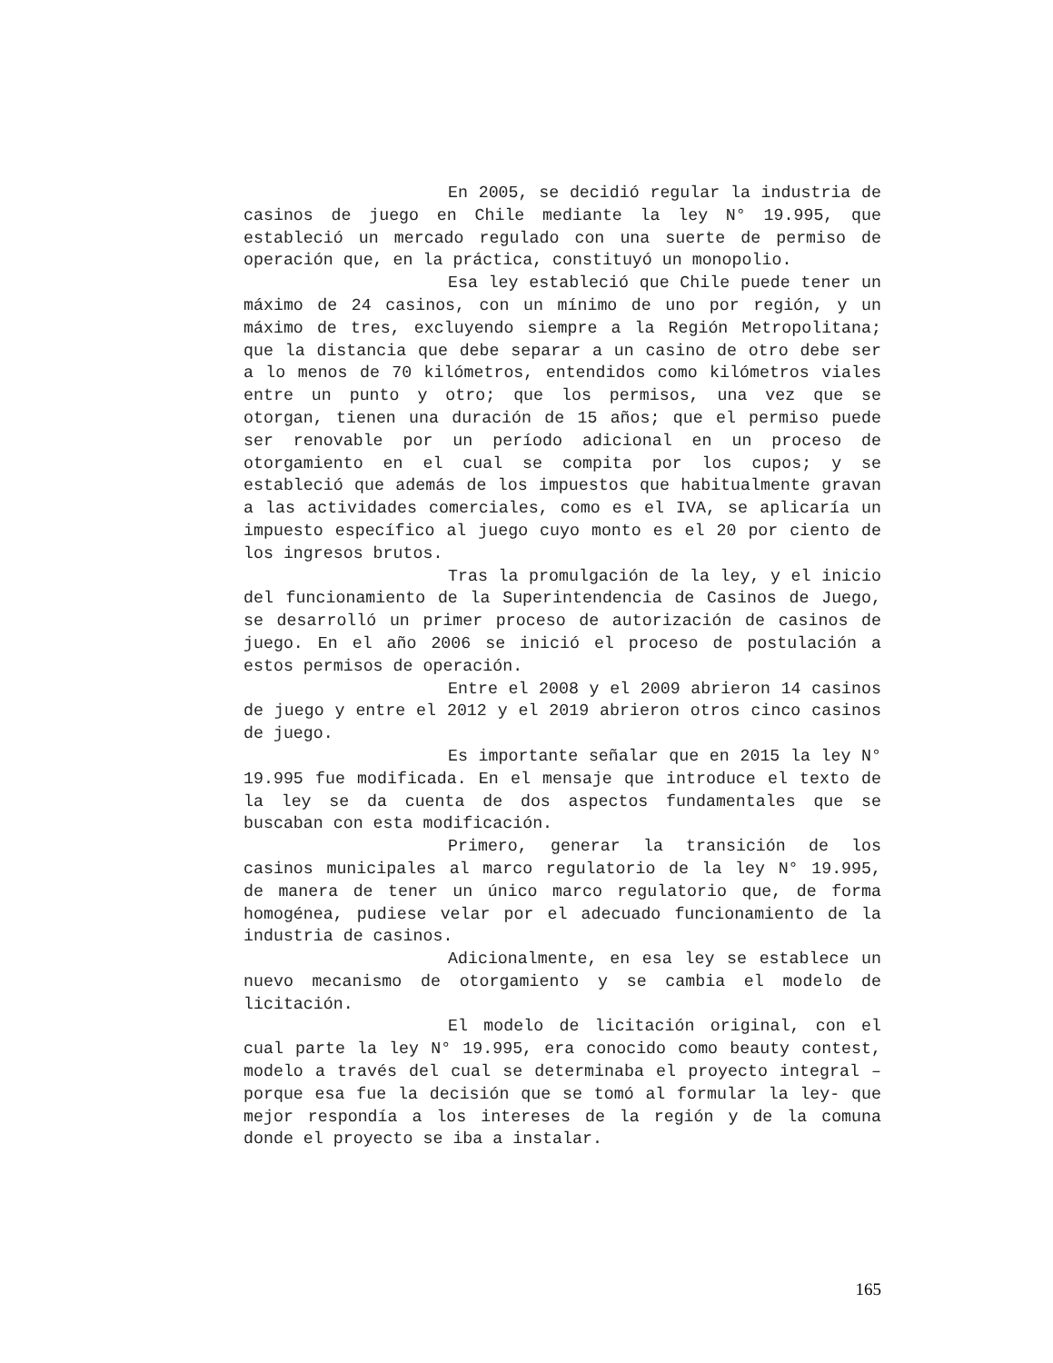En 2005, se decidió regular la industria de casinos de juego en Chile mediante la ley N° 19.995, que estableció un mercado regulado con una suerte de permiso de operación que, en la práctica, constituyó un monopolio.
Esa ley estableció que Chile puede tener un máximo de 24 casinos, con un mínimo de uno por región, y un máximo de tres, excluyendo siempre a la Región Metropolitana; que la distancia que debe separar a un casino de otro debe ser a lo menos de 70 kilómetros, entendidos como kilómetros viales entre un punto y otro; que los permisos, una vez que se otorgan, tienen una duración de 15 años; que el permiso puede ser renovable por un período adicional en un proceso de otorgamiento en el cual se compita por los cupos; y se estableció que además de los impuestos que habitualmente gravan a las actividades comerciales, como es el IVA, se aplicaría un impuesto específico al juego cuyo monto es el 20 por ciento de los ingresos brutos.
Tras la promulgación de la ley, y el inicio del funcionamiento de la Superintendencia de Casinos de Juego, se desarrolló un primer proceso de autorización de casinos de juego. En el año 2006 se inició el proceso de postulación a estos permisos de operación.
Entre el 2008 y el 2009 abrieron 14 casinos de juego y entre el 2012 y el 2019 abrieron otros cinco casinos de juego.
Es importante señalar que en 2015 la ley N° 19.995 fue modificada. En el mensaje que introduce el texto de la ley se da cuenta de dos aspectos fundamentales que se buscaban con esta modificación.
Primero, generar la transición de los casinos municipales al marco regulatorio de la ley N° 19.995, de manera de tener un único marco regulatorio que, de forma homogénea, pudiese velar por el adecuado funcionamiento de la industria de casinos.
Adicionalmente, en esa ley se establece un nuevo mecanismo de otorgamiento y se cambia el modelo de licitación.
El modelo de licitación original, con el cual parte la ley N° 19.995, era conocido como beauty contest, modelo a través del cual se determinaba el proyecto integral –porque esa fue la decisión que se tomó al formular la ley- que mejor respondía a los intereses de la región y de la comuna donde el proyecto se iba a instalar.
165